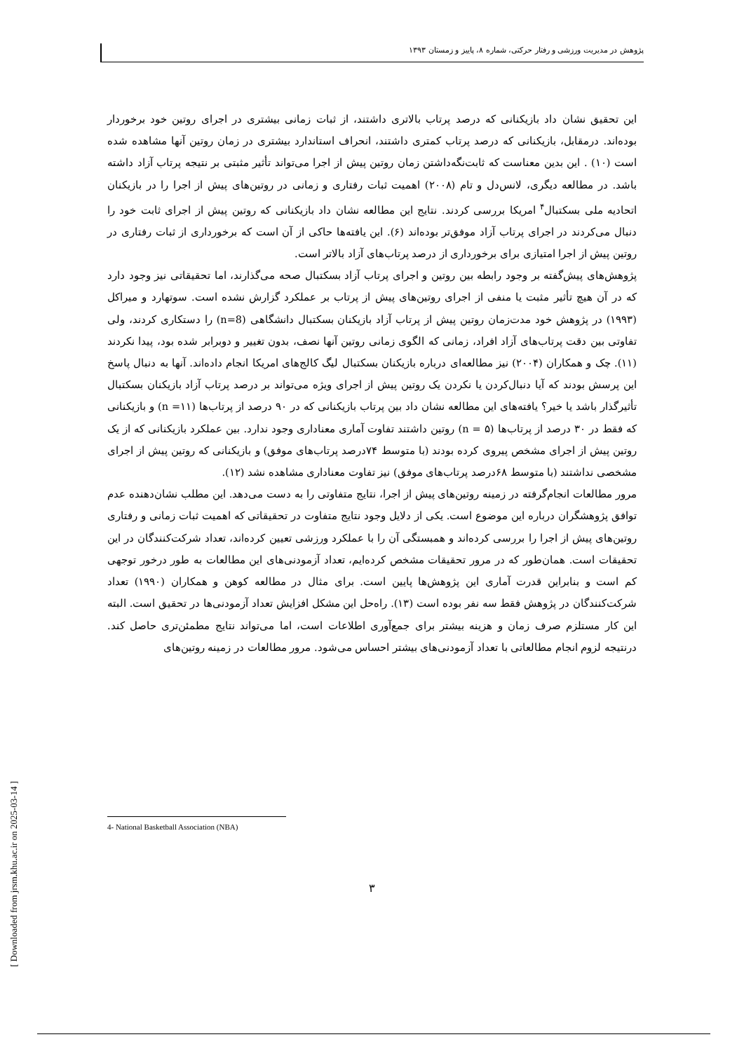پژوهش در مدیریت ورزشی و رفتار حرکتی، شماره ۸، پاییز و زمستان ۱۳۹۳
این تحقیق نشان داد بازیکنانی که درصد پرتاب بالاتری داشتند، از ثبات زمانی بیشتری در اجرای روتین خود برخوردار بوده‌اند. درمقابل، بازیکنانی که درصد پرتاب کمتری داشتند، انحراف استاندارد بیشتری در زمان روتین آنها مشاهده شده است (۱۰) . این بدین معناست که ثابت‌نگه‌داشتن زمان روتین پیش از اجرا می‌تواند تأثیر مثبتی بر نتیجه پرتاب آزاد داشته باشد. در مطالعه دیگری، لانس‌دل و تام (۲۰۰۸) اهمیت ثبات رفتاری و زمانی در روتین‌های پیش از اجرا را در بازیکنان اتحادیه ملی بسکتبال<sup>۴</sup> امریکا بررسی کردند. نتایج این مطالعه نشان داد بازیکنانی که روتین پیش از اجرای ثابت خود را دنبال می‌کردند در اجرای پرتاب آزاد موفق‌تر بوده‌اند (۶). این یافته‌ها حاکی از آن است که برخورداری از ثبات رفتاری در روتین پیش از اجرا امتیازی برای برخورداری از درصد پرتاب‌های آزاد بالاتر است.
پژوهش‌های پیش‌گفته بر وجود رابطه بین روتین و اجرای پرتاب آزاد بسکتبال صحه می‌گذارند، اما تحقیقاتی نیز وجود دارد که در آن هیچ تأثیر مثبت یا منفی از اجرای روتین‌های پیش از پرتاب بر عملکرد گزارش نشده است. سوتهارد و میراکل (۱۹۹۳) در پژوهش خود مدت‌زمان روتین پیش از پرتاب آزاد بازیکنان بسکتبال دانشگاهی (n=8) را دستکاری کردند، ولی تفاوتی بین دقت پرتاب‌های آزاد افراد، زمانی که الگوی زمانی روتین آنها نصف، بدون تغییر و دوبرابر شده بود، پیدا نکردند (۱۱). چک و همکاران (۲۰۰۴) نیز مطالعه‌ای درباره بازیکنان بسکتبال لیگ کالج‌های امریکا انجام داده‌اند. آنها به دنبال پاسخ این پرسش بودند که آیا دنبال‌کردن یا نکردن یک روتین پیش از اجرای ویژه می‌تواند بر درصد پرتاب آزاد بازیکنان بسکتبال تأثیرگذار باشد یا خیر؟ یافته‌های این مطالعه نشان داد بین پرتاب بازیکنانی که در ۹۰ درصد از پرتاب‌ها (n =۱۱) و بازیکنانی که فقط در ۳۰ درصد از پرتاب‌ها (n = ۵) روتین داشتند تفاوت آماری معناداری وجود ندارد. بین عملکرد بازیکنانی که از یک روتین پیش از اجرای مشخص پیروی کرده بودند (با متوسط ۷۴درصد پرتاب‌های موفق) و بازیکنانی که روتین پیش از اجرای مشخصی نداشتند (با متوسط ۶۸درصد پرتاب‌های موفق) نیز تفاوت معناداری مشاهده نشد (۱۲).
مرور مطالعات انجام‌گرفته در زمینه روتین‌های پیش از اجرا، نتایج متفاوتی را به دست می‌دهد. این مطلب نشان‌دهنده عدم توافق پژوهشگران درباره این موضوع است. یکی از دلایل وجود نتایج متفاوت در تحقیقاتی که اهمیت ثبات زمانی و رفتاری روتین‌های پیش از اجرا را بررسی کرده‌اند و همبستگی آن را با عملکرد ورزشی تعیین کرده‌اند، تعداد شرکت‌کنندگان در این تحقیقات است. همان‌طور که در مرور تحقیقات مشخص کرده‌ایم، تعداد آزمودنی‌های این مطالعات به طور درخور توجهی کم است و بنابراین قدرت آماری این پژوهش‌ها پایین است. برای مثال در مطالعه کوهن و همکاران (۱۹۹۰) تعداد شرکت‌کنندگان در پژوهش فقط سه نفر بوده است (۱۳). راه‌حل این مشکل افزایش تعداد آزمودنی‌ها در تحقیق است. البته این کار مستلزم صرف زمان و هزینه بیشتر برای جمع‌آوری اطلاعات است، اما می‌تواند نتایج مطمئن‌تری حاصل کند. درنتیجه لزوم انجام مطالعاتی با تعداد آزمودنی‌های بیشتر احساس می‌شود. مرور مطالعات در زمینه روتین‌های
4- National Basketball Association (NBA)
۳
[ Downloaded from jrsm.khu.ac.ir on 2025-03-14 ]